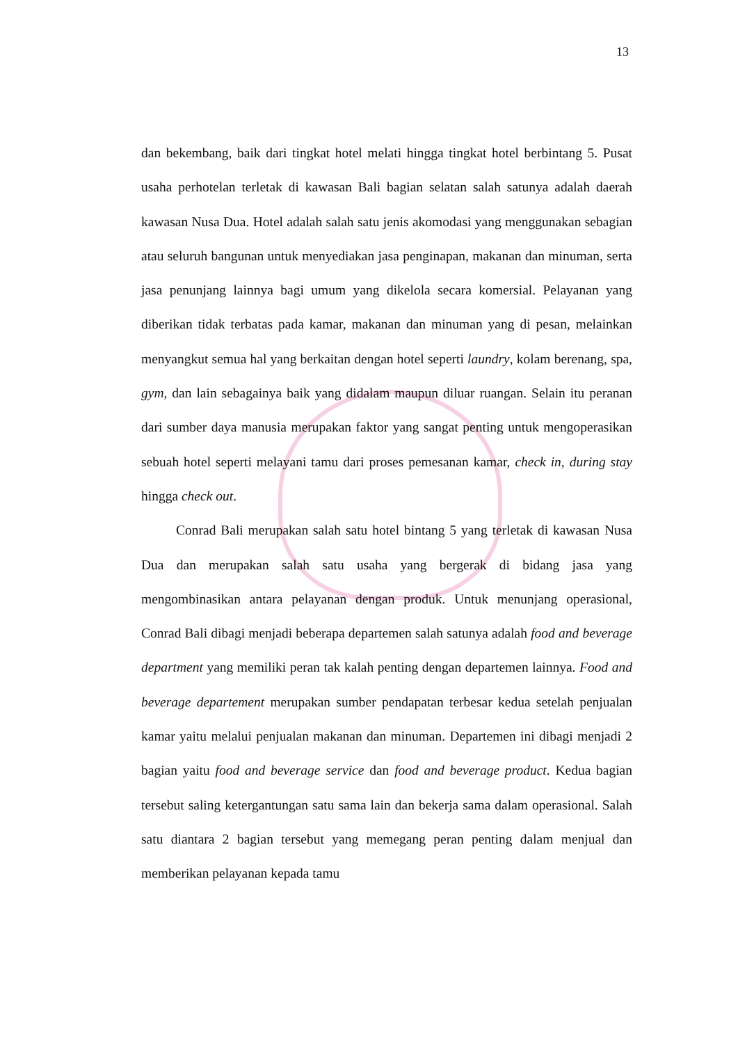13
dan bekembang, baik dari tingkat hotel melati hingga tingkat hotel berbintang 5. Pusat usaha perhotelan terletak di kawasan Bali bagian selatan salah satunya adalah daerah kawasan Nusa Dua. Hotel adalah salah satu jenis akomodasi yang menggunakan sebagian atau seluruh bangunan untuk menyediakan jasa penginapan, makanan dan minuman, serta jasa penunjang lainnya bagi umum yang dikelola secara komersial. Pelayanan yang diberikan tidak terbatas pada kamar, makanan dan minuman yang di pesan, melainkan menyangkut semua hal yang berkaitan dengan hotel seperti laundry, kolam berenang, spa, gym, dan lain sebagainya baik yang didalam maupun diluar ruangan. Selain itu peranan dari sumber daya manusia merupakan faktor yang sangat penting untuk mengoperasikan sebuah hotel seperti melayani tamu dari proses pemesanan kamar, check in, during stay hingga check out.
Conrad Bali merupakan salah satu hotel bintang 5 yang terletak di kawasan Nusa Dua dan merupakan salah satu usaha yang bergerak di bidang jasa yang mengombinasikan antara pelayanan dengan produk. Untuk menunjang operasional, Conrad Bali dibagi menjadi beberapa departemen salah satunya adalah food and beverage department yang memiliki peran tak kalah penting dengan departemen lainnya. Food and beverage departement merupakan sumber pendapatan terbesar kedua setelah penjualan kamar yaitu melalui penjualan makanan dan minuman. Departemen ini dibagi menjadi 2 bagian yaitu food and beverage service dan food and beverage product. Kedua bagian tersebut saling ketergantungan satu sama lain dan bekerja sama dalam operasional. Salah satu diantara 2 bagian tersebut yang memegang peran penting dalam menjual dan memberikan pelayanan kepada tamu